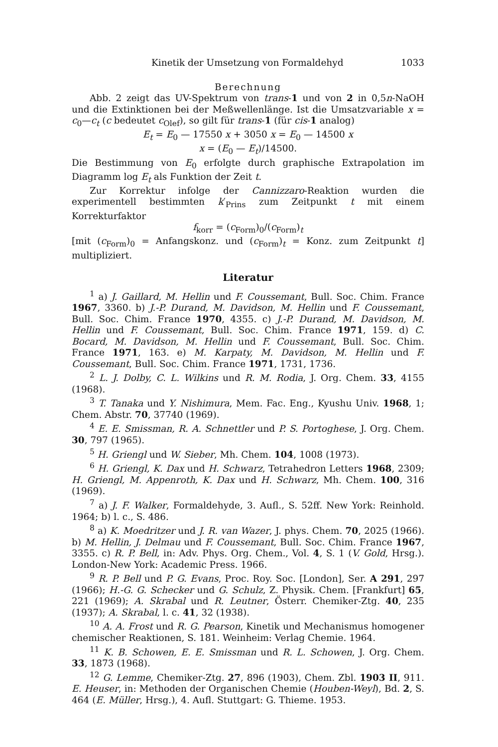Kinetik der Umsetzung von Formaldehyd 1033
Berechnung
Abb. 2 zeigt das UV-Spektrum von trans-1 und von 2 in 0,5n-NaOH und die Extinktionen bei der Meßwellenlänge. Ist die Umsatzvariable x = c<sub>0</sub>—c<sub>t</sub> (c bedeutet c<sub>Olef</sub>), so gilt für trans-1 (für cis-1 analog)
E<sub>t</sub> = E<sub>0</sub> — 17550 x + 3050 x = E<sub>0</sub> — 14500 x
x = (E<sub>0</sub> — E<sub>t</sub>)/14500.
Die Bestimmung von E<sub>0</sub> erfolgte durch graphische Extrapolation im Diagramm log E<sub>t</sub> als Funktion der Zeit t.
Zur Korrektur infolge der Cannizzaro-Reaktion wurden die experimentell bestimmten k′<sub>Prins</sub> zum Zeitpunkt t mit einem Korrekturfaktor
f<sub>korr</sub> = (c<sub>Form</sub>)<sub>0</sub>/(c<sub>Form</sub>)<sub>t</sub>
[mit (c<sub>Form</sub>)<sub>0</sub> = Anfangskonz. und (c<sub>Form</sub>)<sub>t</sub> = Konz. zum Zeitpunkt t] multipliziert.
Literatur
<sup>1</sup> a) J. Gaillard, M. Hellin und F. Coussemant, Bull. Soc. Chim. France 1967, 3360. b) J.-P. Durand, M. Davidson, M. Hellin und F. Coussemant, Bull. Soc. Chim. France 1970, 4355. c) J.-P. Durand, M. Davidson, M. Hellin und F. Coussemant, Bull. Soc. Chim. France 1971, 159. d) C. Bocard, M. Davidson, M. Hellin und F. Coussemant, Bull. Soc. Chim. France 1971, 163. e) M. Karpaty, M. Davidson, M. Hellin und F. Coussemant, Bull. Soc. Chim. France 1971, 1731, 1736.
<sup>2</sup> L. J. Dolby, C. L. Wilkins und R. M. Rodia, J. Org. Chem. 33, 4155 (1968).
<sup>3</sup> T. Tanaka und Y. Nishimura, Mem. Fac. Eng., Kyushu Univ. 1968, 1; Chem. Abstr. 70, 37740 (1969).
<sup>4</sup> E. E. Smissman, R. A. Schnettler und P. S. Portoghese, J. Org. Chem. 30, 797 (1965).
<sup>5</sup> H. Griengl und W. Sieber, Mh. Chem. 104, 1008 (1973).
<sup>6</sup> H. Griengl, K. Dax und H. Schwarz, Tetrahedron Letters 1968, 2309; H. Griengl, M. Appenroth, K. Dax und H. Schwarz, Mh. Chem. 100, 316 (1969).
<sup>7</sup> a) J. F. Walker, Formaldehyde, 3. Aufl., S. 52ff. New York: Reinhold. 1964; b) l. c., S. 486.
<sup>8</sup> a) K. Moedritzer und J. R. van Wazer, J. phys. Chem. 70, 2025 (1966). b) M. Hellin, J. Delmau und F. Coussemant, Bull. Soc. Chim. France 1967, 3355. c) R. P. Bell, in: Adv. Phys. Org. Chem., Vol. 4, S. 1 (V. Gold, Hrsg.). London-New York: Academic Press. 1966.
<sup>9</sup> R. P. Bell und P. G. Evans, Proc. Roy. Soc. [London], Ser. A 291, 297 (1966); H.-G. G. Schecker und G. Schulz, Z. Physik. Chem. [Frankfurt] 65, 221 (1969); A. Skrabal und R. Leutner, Österr. Chemiker-Ztg. 40, 235 (1937); A. Skrabal, l. c. 41, 32 (1938).
<sup>10</sup> A. A. Frost und R. G. Pearson, Kinetik und Mechanismus homogener chemischer Reaktionen, S. 181. Weinheim: Verlag Chemie. 1964.
<sup>11</sup> K. B. Schowen, E. E. Smissman und R. L. Schowen, J. Org. Chem. 33, 1873 (1968).
<sup>12</sup> G. Lemme, Chemiker-Ztg. 27, 896 (1903), Chem. Zbl. 1903 II, 911. E. Heuser, in: Methoden der Organischen Chemie (Houben-Weyl), Bd. 2, S. 464 (E. Müller, Hrsg.), 4. Aufl. Stuttgart: G. Thieme. 1953.